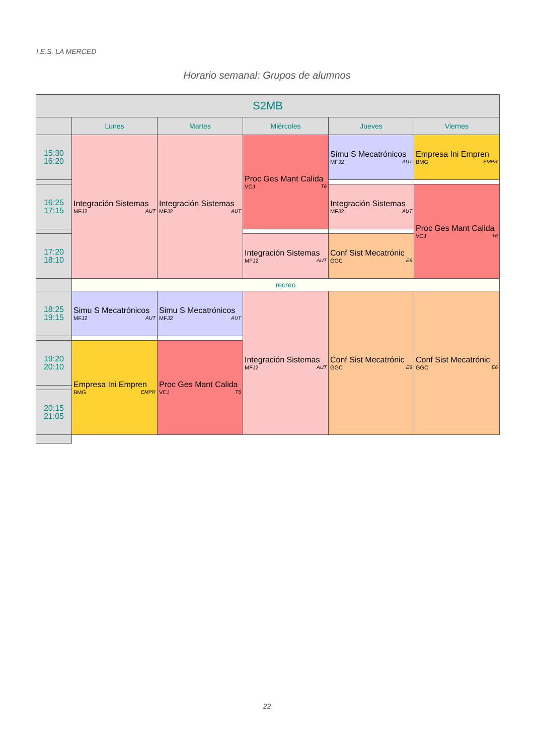I.E.S. LA MERCED
Horario semanal: Grupos de alumnos
| S2MB | | | | | |
| --- | --- | --- | --- | --- | --- |
| | Lunes | Martes | Miércoles | Jueves | Viernes |
| 15:30 16:20 | Integración Sistemas MFJ2 AUT | Integración Sistemas MFJ2 AUT | Proc Ges Mant Calida VCJ T6 | Simu S Mecatrónicos MFJ2 AUT | Empresa Ini Empren BMG EMPR |
| 16:25 17:15 | | | | Integración Sistemas MFJ2 AUT | Proc Ges Mant Calida VCJ T6 |
| 17:20 18:10 | | | Integración Sistemas MFJ2 AUT | Conf Sist Mecatrónic GGC E6 | |
| | recreo | | | | |
| 18:25 19:15 | Simu S Mecatrónicos MFJ2 AUT | Simu S Mecatrónicos MFJ2 AUT | Integración Sistemas MFJ2 AUT | Conf Sist Mecatrónic GGC E6 | Conf Sist Mecatrónic GGC E6 |
| 19:20 20:10 | Empresa Ini Empren BMG EMPR | Proc Ges Mant Calida VCJ T6 | | | |
| 20:15 21:05 | | | | | |
22